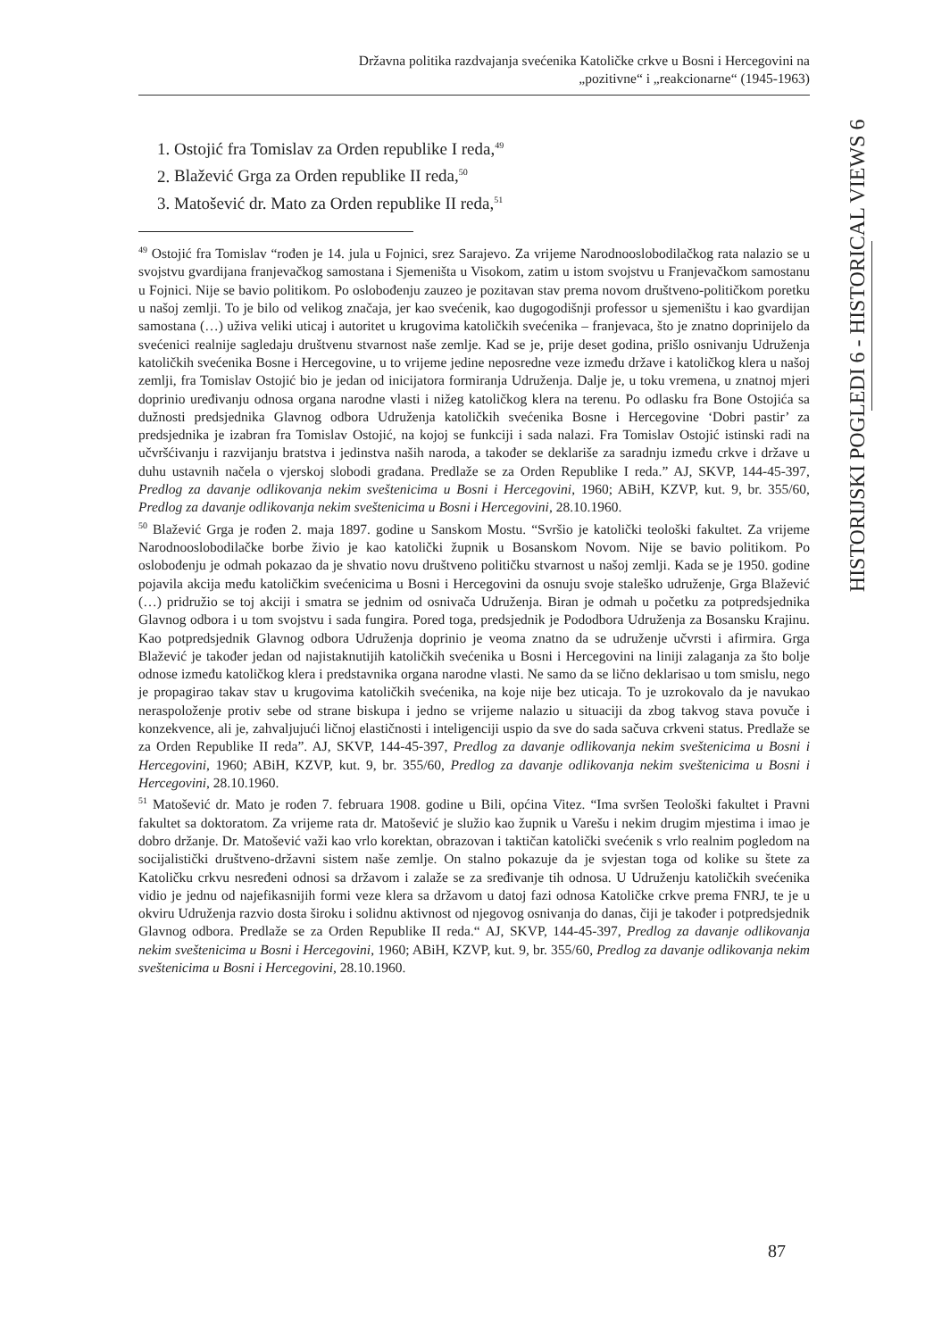Državna politika razdvajanja svećenika Katoličke crkve u Bosni i Hercegovini na
„pozitivne“ i „reakcionarne“ (1945-1963)
1. Ostojić fra Tomislav za Orden republike I reda,<sup>49</sup>
2. Blažević Grga za Orden republike II reda,<sup>50</sup>
3. Matošević dr. Mato za Orden republike II reda,<sup>51</sup>
<sup>49</sup> Ostojić fra Tomislav “rođen je 14. jula u Fojnici, srez Sarajevo. Za vrijeme Narodnooslobodilačkog rata nalazio se u svojstvu gvardijana franjevačkog samostana i Sjemeništa u Visokom, zatim u istom svojstvu u Franjevačkom samostanu u Fojnici. Nije se bavio politikom. Po oslobođenju zauzeo je pozitavan stav prema novom društveno-političkom poretku u našoj zemlji. To je bilo od velikog značaja, jer kao svećenik, kao dugogodišnji professor u sjemeništu i kao gvardijan samostana (…) uživa veliki uticaj i autoritet u krugovima katoličkih svećenika – franjevaca, što je znatno doprinijelo da svećenici realnije sagledaju društvenu stvarnost naše zemlje. Kad se je, prije deset godina, prišlo osnivanju Udruženja katoličkih svećenika Bosne i Hercegovine, u to vrijeme jedine neposredne veze između države i katoličkog klera u našoj zemlji, fra Tomislav Ostojić bio je jedan od inicijatora formiranja Udruženja. Dalje je, u toku vremena, u znatnoj mjeri doprinio uređivanju odnosa organa narodne vlasti i nižeg katoličkog klera na terenu. Po odlasku fra Bone Ostojića sa dužnosti predsjednika Glavnog odbora Udruženja katoličkih svećenika Bosne i Hercegovine ‘Dobri pastir’ za predsjednika je izabran fra Tomislav Ostojić, na kojoj se funkciji i sada nalazi. Fra Tomislav Ostojić istinski radi na učvršćivanju i razvijanju bratstva i jedinstva naših naroda, a također se deklariše za saradnju između crkve i države u duhu ustavnih načela o vjerskoj slobodi građana. Predlaže se za Orden Republike I reda.” AJ, SKVP, 144-45-397, Predlog za davanje odlikovanja nekim sveštenicima u Bosni i Hercegovini, 1960; ABiH, KZVP, kut. 9, br. 355/60, Predlog za davanje odlikovanja nekim sveštenicima u Bosni i Hercegovini, 28.10.1960.
<sup>50</sup> Blažević Grga je rođen 2. maja 1897. godine u Sanskom Mostu. “Svršio je katolički teološki fakultet. Za vrijeme Narodnooslobodilačke borbe živio je kao katolički župnik u Bosanskom Novom. Nije se bavio politikom. Po oslobođenju je odmah pokazao da je shvatio novu društveno političku stvarnost u našoj zemlji. Kada se je 1950. godine pojavila akcija među katoličkim svećenicima u Bosni i Hercegovini da osnuju svoje staleško udruženje, Grga Blažević (…) pridružio se toj akciji i smatra se jednim od osnivača Udruženja. Biran je odmah u početku za potpredsjednika Glavnog odbora i u tom svojstvu i sada fungira. Pored toga, predsjednik je Pododbora Udruženja za Bosansku Krajinu. Kao potpredsjednik Glavnog odbora Udruženja doprinio je veoma znatno da se udruženje učvrsti i afirmira. Grga Blažević je također jedan od najistaknutijih katoličkih svećenika u Bosni i Hercegovini na liniji zalaganja za što bolje odnose između katoličkog klera i predstavnika organa narodne vlasti. Ne samo da se lično deklarisao u tom smislu, nego je propagirao takav stav u krugovima katoličkih svećenika, na koje nije bez uticaja. To je uzrokovalo da je navukao neraspoloženje protiv sebe od strane biskupa i jedno se vrijeme nalazio u situaciji da zbog takvog stava povuče i konzekvence, ali je, zahvaljujući ličnoj elastičnosti i inteligenciji uspio da sve do sada sačuva crkveni status. Predlaže se za Orden Republike II reda”. AJ, SKVP, 144-45-397, Predlog za davanje odlikovanja nekim sveštenicima u Bosni i Hercegovini, 1960; ABiH, KZVP, kut. 9, br. 355/60, Predlog za davanje odlikovanja nekim sveštenicima u Bosni i Hercegovini, 28.10.1960.
<sup>51</sup> Matošević dr. Mato je rođen 7. februara 1908. godine u Bili, općina Vitez. “Ima svršen Teološki fakultet i Pravni fakultet sa doktoratom. Za vrijeme rata dr. Matošević je služio kao župnik u Varešu i nekim drugim mjestima i imao je dobro držanje. Dr. Matošević važi kao vrlo korektan, obrazovan i taktičan katolički svećenik s vrlo realnim pogledom na socijalistički društveno-državni sistem naše zemlje. On stalno pokazuje da je svjestan toga od kolike su štete za Katoličku crkvu nesređeni odnosi sa državom i zalaže se za sređivanje tih odnosa. U Udruženju katoličkih svećenika vidio je jednu od najefikasnijih formi veze klera sa državom u datoj fazi odnosa Katoličke crkve prema FNRJ, te je u okviru Udruženja razvio dosta široku i solidnu aktivnost od njegovog osnivanja do danas, čiji je također i potpredsjednik Glavnog odbora. Predlaže se za Orden Republike II reda.“ AJ, SKVP, 144-45-397, Predlog za davanje odlikovanja nekim sveštenicima u Bosni i Hercegovini, 1960; ABiH, KZVP, kut. 9, br. 355/60, Predlog za davanje odlikovanja nekim sveštenicima u Bosni i Hercegovini, 28.10.1960.
HISTORIJSKI POGLEDI 6 - HISTORICAL VIEWS 6
87